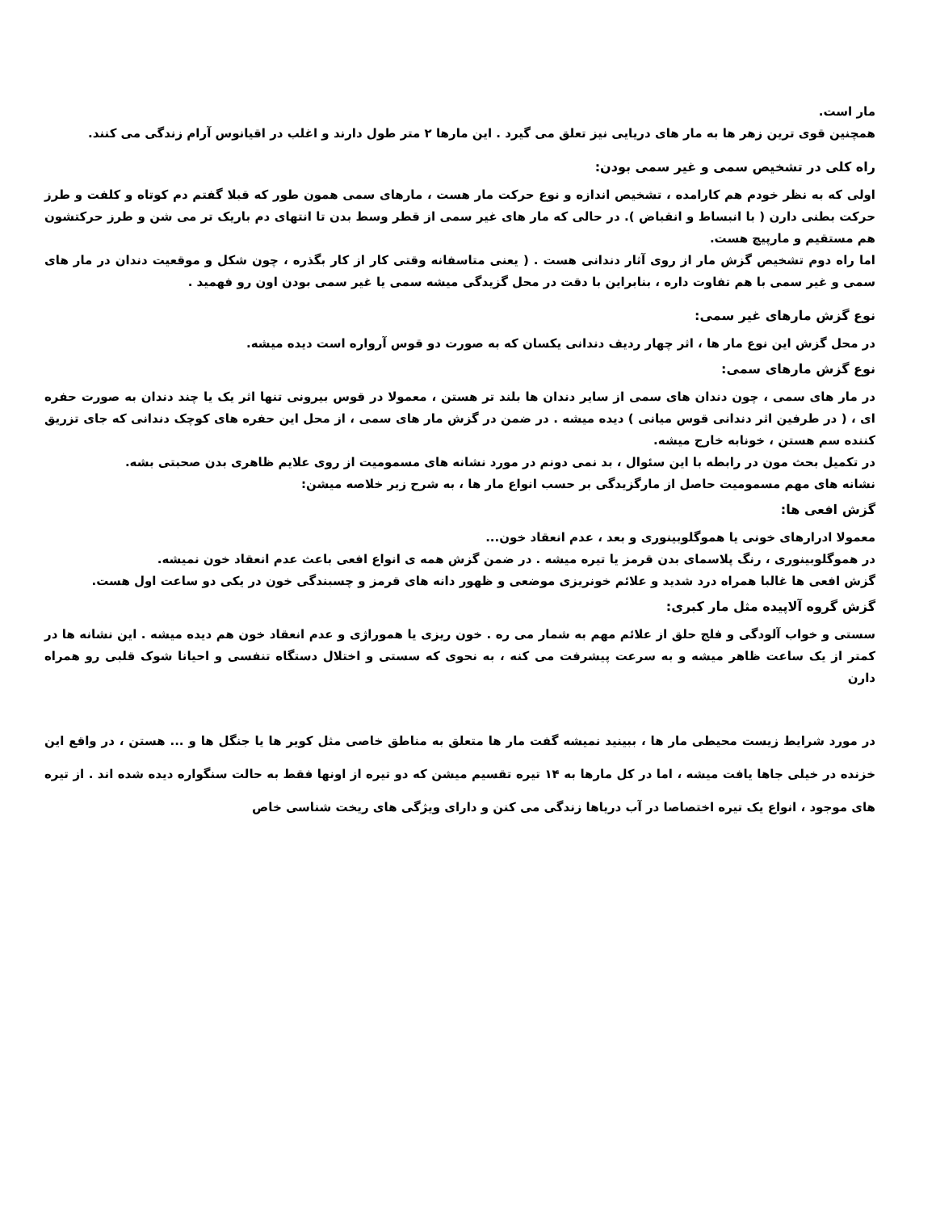مار است.
همچنین قوی ترین زهر ها به مار های دریایی نیز تعلق می گیرد . این مارها ۲ متر طول دارند و اغلب در اقیانوس آرام زندگی می کنند.
راه کلی در تشخیص سمی و غیر سمی بودن:
اولی که به نظر خودم هم کارامده ، تشخیص اندازه و نوع حرکت مار هست ، مارهای سمی همون طور که قبلا گفتم دم کوتاه و کلفت و طرز حرکت بطنی دارن ( با انبساط و انقباض ). در حالی که مار های غیر سمی از قطر وسط بدن تا انتهای دم باریک تر می شن و طرز حرکتشون هم مستقیم و مارپیچ هست.
اما راه دوم تشخیص گزش مار از روی آثار دندانی هست . ( یعنی متاسفانه وقتی کار از کار بگذره ، چون شکل و موقعیت دندان در مار های سمی و غیر سمی با هم تفاوت داره ، بنابراین با دقت در محل گزیدگی میشه سمی یا غیر سمی بودن اون رو فهمید .
نوع گزش مارهای غیر سمی:
در محل گزش این نوع مار ها ، اثر چهار ردیف دندانی یکسان که به صورت دو قوس آرواره است دیده میشه.
نوع گزش مارهای سمی:
در مار های سمی ، چون دندان های سمی از سایر دندان ها بلند تر هستن ، معمولا در قوس بیرونی تنها اثر یک یا چند دندان به صورت حفره ای ، ( در طرفین اثر دندانی قوس میانی ) دیده میشه . در ضمن در گزش مار های سمی ، از محل این حفره های کوچک دندانی که جای تزریق کننده سم هستن ، خونابه خارج میشه.
در تکمیل بحث مون در رابطه با این سئوال ، بد نمی دونم در مورد نشانه های مسمومیت از روی علایم ظاهری بدن صحبتی بشه.
نشانه های مهم مسمومیت حاصل از مارگزیدگی بر حسب انواع مار ها ، به شرح زیر خلاصه میشن:
گزش افعی ها:
معمولا ادرارهای خونی یا هموگلوبینوری و بعد ، عدم انعقاد خون...
در هموگلوبینوری ، رنگ پلاسمای بدن قرمز یا تیره میشه . در ضمن گزش همه ی انواع افعی باعث عدم انعقاد خون نمیشه.
گزش افعی ها غالبا همراه درد شدید و علائم خونریزی موضعی و ظهور دانه های قرمز و چسبندگی خون در یکی دو ساعت اول هست.
گزش گروه آلاپیده مثل مار کبری:
سستی و خواب آلودگی و فلج حلق از علائم مهم به شمار می ره . خون ریزی یا هموراژی و عدم انعقاد خون هم دیده میشه . این نشانه ها در کمتر از یک ساعت ظاهر میشه و به سرعت پیشرفت می کنه ، به نحوی که سستی و اختلال دستگاه تنفسی و احیانا شوک قلبی رو همراه دارن
در مورد شرایط زیست محیطی مار ها ، ببینید نمیشه گفت مار ها متعلق به مناطق خاصی مثل کویر ها یا جنگل ها و ... هستن ، در واقع این خزنده در خیلی جاها یافت میشه ، اما در کل مارها به ۱۴ تیره تقسیم میشن که دو تیره از اونها فقط به حالت سنگواره دیده شده اند . از تیره های موجود ، انواع یک تیره اختصاصا در آب دریاها زندگی می کنن و دارای ویژگی های ریخت شناسی خاص